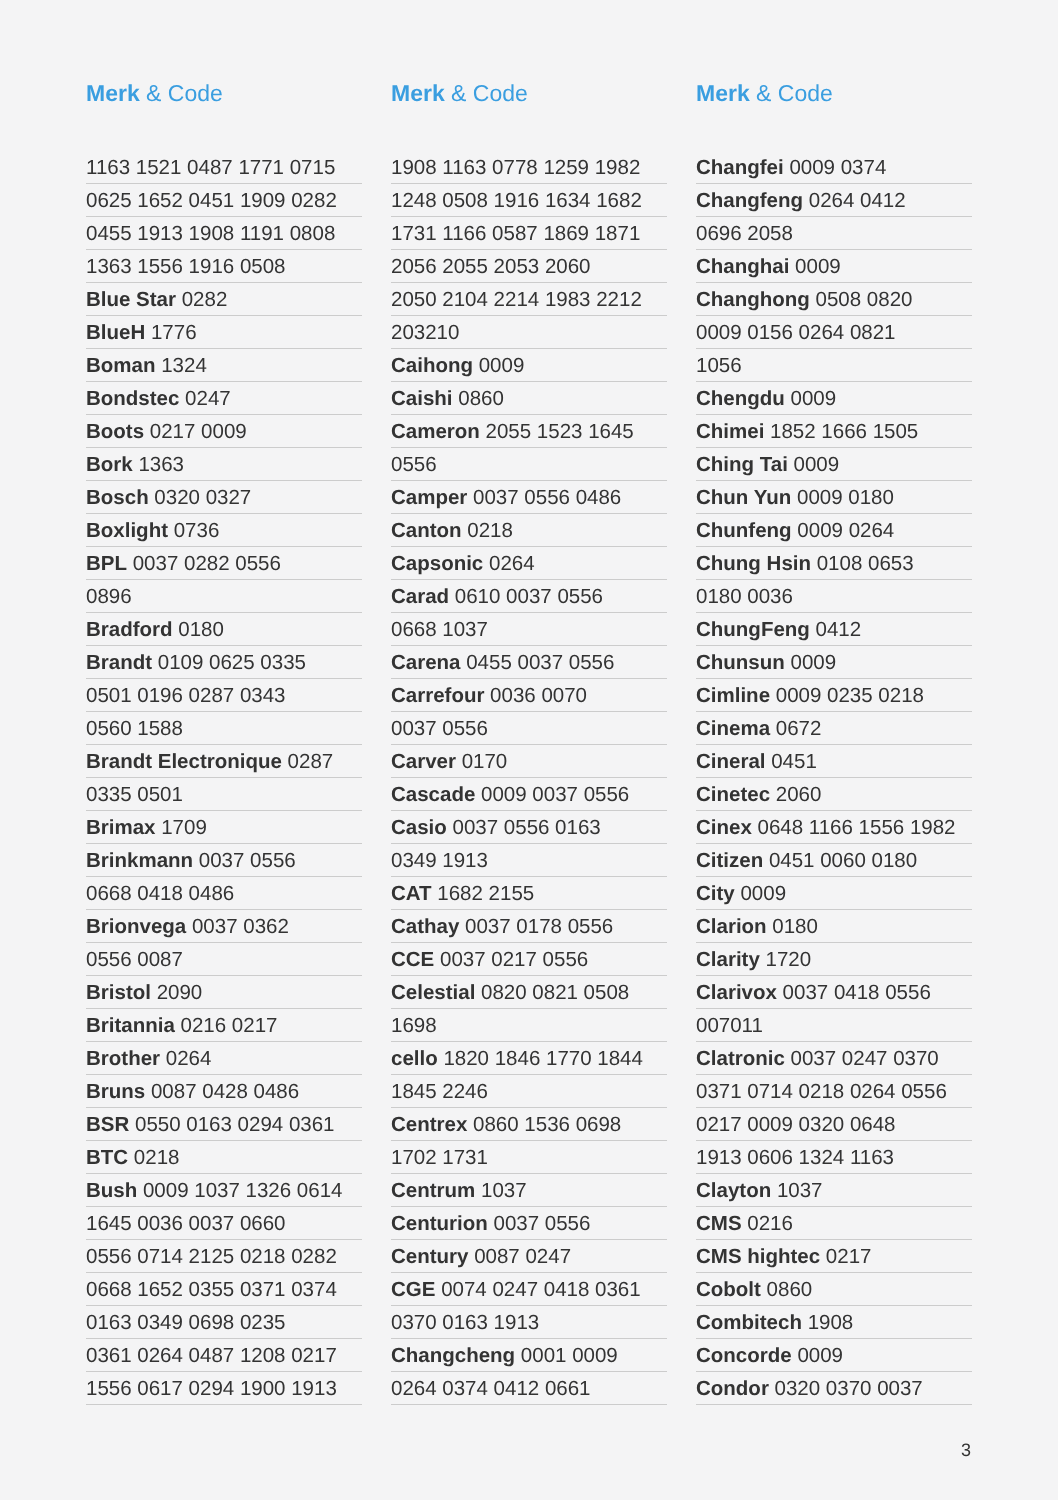Merk & Code
1163 1521 0487 1771 0715
0625 1652 0451 1909 0282
0455 1913 1908 1191 0808
1363 1556 1916 0508
Blue Star 0282
BlueH 1776
Boman 1324
Bondstec 0247
Boots 0217 0009
Bork 1363
Bosch 0320 0327
Boxlight 0736
BPL 0037 0282 0556
0896
Bradford 0180
Brandt 0109 0625 0335
0501 0196 0287 0343
0560 1588
Brandt Electronique 0287
0335 0501
Brimax 1709
Brinkmann 0037 0556
0668 0418 0486
Brionvega 0037 0362
0556 0087
Bristol 2090
Britannia 0216 0217
Brother 0264
Bruns 0087 0428 0486
BSR 0550 0163 0294 0361
BTC 0218
Bush 0009 1037 1326 0614
1645 0036 0037 0660
0556 0714 2125 0218 0282
0668 1652 0355 0371 0374
0163 0349 0698 0235
0361 0264 0487 1208 0217
1556 0617 0294 1900 1913
Merk & Code
1908 1163 0778 1259 1982
1248 0508 1916 1634 1682
1731 1166 0587 1869 1871
2056 2055 2053 2060
2050 2104 2214 1983 2212
203210
Caihong 0009
Caishi 0860
Cameron 2055 1523 1645
0556
Camper 0037 0556 0486
Canton 0218
Capsonic 0264
Carad 0610 0037 0556
0668 1037
Carena 0455 0037 0556
Carrefour 0036 0070
0037 0556
Carver 0170
Cascade 0009 0037 0556
Casio 0037 0556 0163
0349 1913
CAT 1682 2155
Cathay 0037 0178 0556
CCE 0037 0217 0556
Celestial 0820 0821 0508
1698
cello 1820 1846 1770 1844
1845 2246
Centrex 0860 1536 0698
1702 1731
Centrum 1037
Centurion 0037 0556
Century 0087 0247
CGE 0074 0247 0418 0361
0370 0163 1913
Changcheng 0001 0009
0264 0374 0412 0661
Merk & Code
Changfei 0009 0374
Changfeng 0264 0412
0696 2058
Changhai 0009
Changhong 0508 0820
0009 0156 0264 0821
1056
Chengdu 0009
Chimei 1852 1666 1505
Ching Tai 0009
Chun Yun 0009 0180
Chunfeng 0009 0264
Chung Hsin 0108 0653
0180 0036
ChungFeng 0412
Chunsun 0009
Cimline 0009 0235 0218
Cinema 0672
Cineral 0451
Cinetec 2060
Cinex 0648 1166 1556 1982
Citizen 0451 0060 0180
City 0009
Clarion 0180
Clarity 1720
Clarivox 0037 0418 0556
007011
Clatronic 0037 0247 0370
0371 0714 0218 0264 0556
0217 0009 0320 0648
1913 0606 1324 1163
Clayton 1037
CMS 0216
CMS hightec 0217
Cobolt 0860
Combitech 1908
Concorde 0009
Condor 0320 0370 0037
3